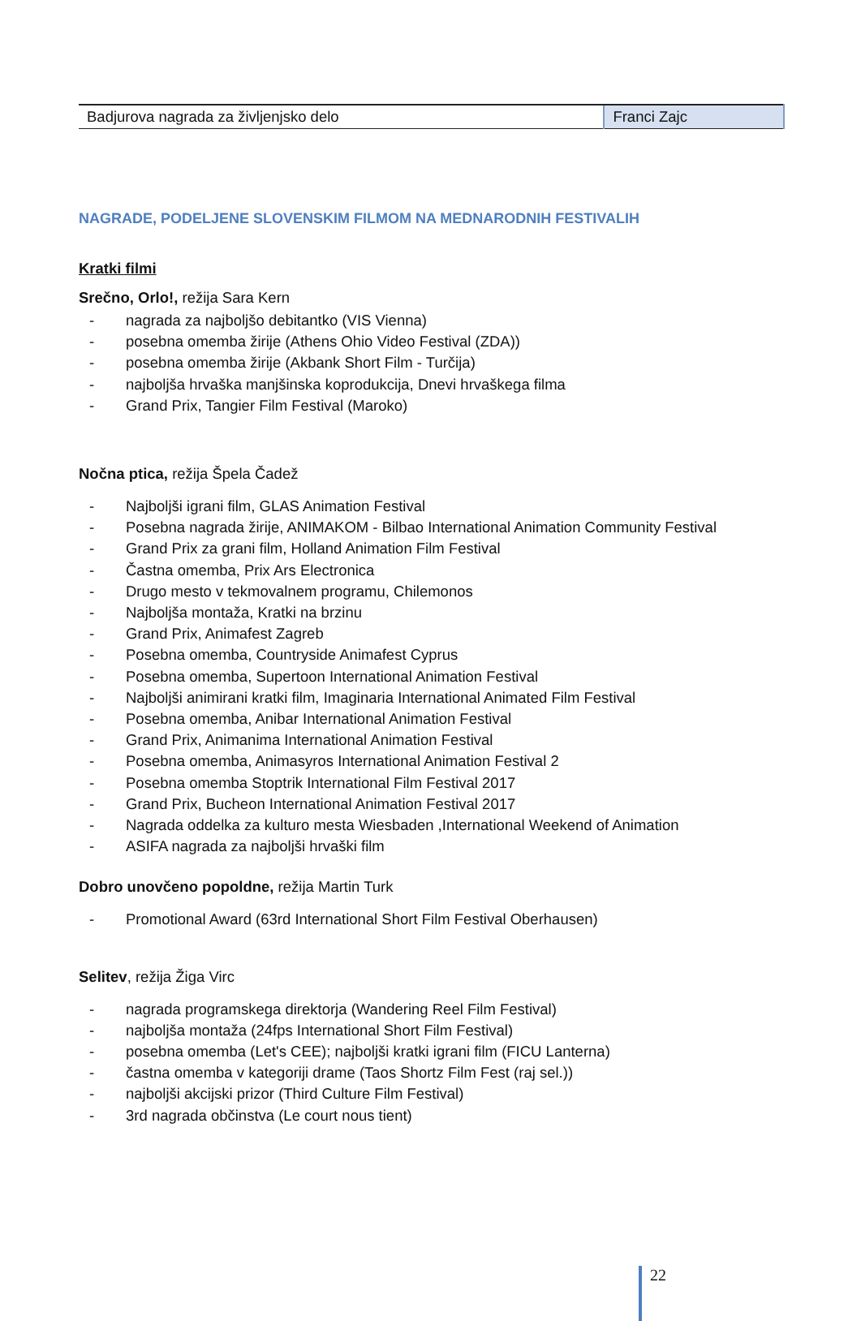| Badjurova nagrada za življenjsko delo | Franci Zajc |
NAGRADE, PODELJENE SLOVENSKIM FILMOM NA MEDNARODNIH FESTIVALIH
Kratki filmi
Srečno, Orlo!, režija Sara Kern
- nagrada za najboljšo debitantko (VIS Vienna)
- posebna omemba žirije (Athens Ohio Video Festival (ZDA))
- posebna omemba žirije (Akbank Short Film - Turčija)
- najboljša hrvaška manjšinska koprodukcija, Dnevi hrvaškega filma
- Grand Prix, Tangier Film Festival (Maroko)
Nočna ptica, režija Špela Čadež
- Najboljši igrani film, GLAS Animation Festival
- Posebna nagrada žirije, ANIMAKOM - Bilbao International Animation Community Festival
- Grand Prix za grani film, Holland Animation Film Festival
- Častna omemba, Prix Ars Electronica
- Drugo mesto v tekmovalnem programu, Chilemonos
- Najboljša montaža, Kratki na brzinu
- Grand Prix, Animafest Zagreb
- Posebna omemba, Countryside Animafest Cyprus
- Posebna omemba, Supertoon International Animation Festival
- Najboljši animirani kratki film, Imaginaria International Animated Film Festival
- Posebna omemba, Anibar International Animation Festival
- Grand Prix, Animanima International Animation Festival
- Posebna omemba, Animasyros International Animation Festival 2
- Posebna omemba Stoptrik International Film Festival 2017
- Grand Prix, Bucheon International Animation Festival 2017
- Nagrada oddelka za kulturo mesta Wiesbaden ,International Weekend of Animation
- ASIFA nagrada za najboljši hrvaški film
Dobro unovčeno popoldne, režija Martin Turk
- Promotional Award (63rd International Short Film Festival Oberhausen)
Selitev, režija Žiga Virc
- nagrada programskega direktorja (Wandering Reel Film Festival)
- najboljša montaža (24fps International Short Film Festival)
- posebna omemba (Let's CEE); najboljši kratki igrani film (FICU Lanterna)
- častna omemba v kategoriji drame (Taos Shortz Film Fest (raj sel.))
- najboljši akcijski prizor (Third Culture Film Festival)
- 3rd nagrada občinstva (Le court nous tient)
22